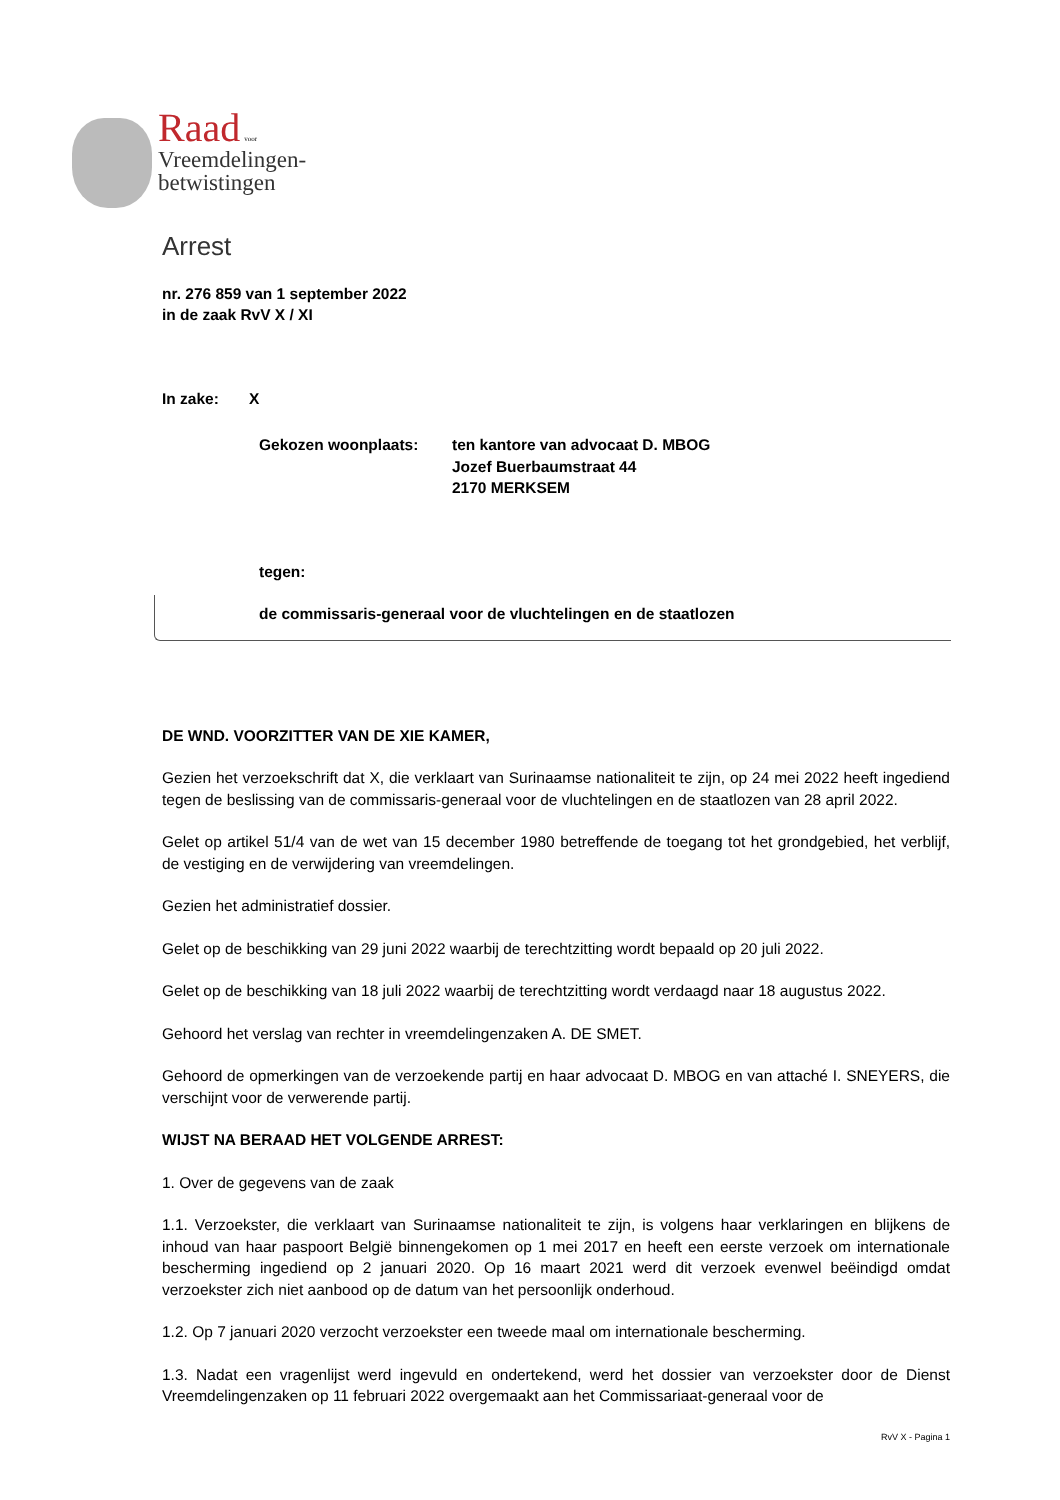Raad voor
Vreemdelingen-
betwistingen
Arrest
nr. 276 859 van 1 september 2022
in de zaak RvV X / XI
In zake: X
Gekozen woonplaats: ten kantore van advocaat D. MBOG
Jozef Buerbaumstraat 44
2170 MERKSEM
tegen:
de commissaris-generaal voor de vluchtelingen en de staatlozen
DE WND. VOORZITTER VAN DE XIE KAMER,
Gezien het verzoekschrift dat X, die verklaart van Surinaamse nationaliteit te zijn, op 24 mei 2022 heeft ingediend tegen de beslissing van de commissaris-generaal voor de vluchtelingen en de staatlozen van 28 april 2022.
Gelet op artikel 51/4 van de wet van 15 december 1980 betreffende de toegang tot het grondgebied, het verblijf, de vestiging en de verwijdering van vreemdelingen.
Gezien het administratief dossier.
Gelet op de beschikking van 29 juni 2022 waarbij de terechtzitting wordt bepaald op 20 juli 2022.
Gelet op de beschikking van 18 juli 2022 waarbij de terechtzitting wordt verdaagd naar 18 augustus 2022.
Gehoord het verslag van rechter in vreemdelingenzaken A. DE SMET.
Gehoord de opmerkingen van de verzoekende partij en haar advocaat D. MBOG en van attaché I. SNEYERS, die verschijnt voor de verwerende partij.
WIJST NA BERAAD HET VOLGENDE ARREST:
1. Over de gegevens van de zaak
1.1. Verzoekster, die verklaart van Surinaamse nationaliteit te zijn, is volgens haar verklaringen en blijkens de inhoud van haar paspoort België binnengekomen op 1 mei 2017 en heeft een eerste verzoek om internationale bescherming ingediend op 2 januari 2020. Op 16 maart 2021 werd dit verzoek evenwel beëindigd omdat verzoekster zich niet aanbood op de datum van het persoonlijk onderhoud.
1.2. Op 7 januari 2020 verzocht verzoekster een tweede maal om internationale bescherming.
1.3. Nadat een vragenlijst werd ingevuld en ondertekend, werd het dossier van verzoekster door de Dienst Vreemdelingenzaken op 11 februari 2022 overgemaakt aan het Commissariaat-generaal voor de
RvV X - Pagina 1